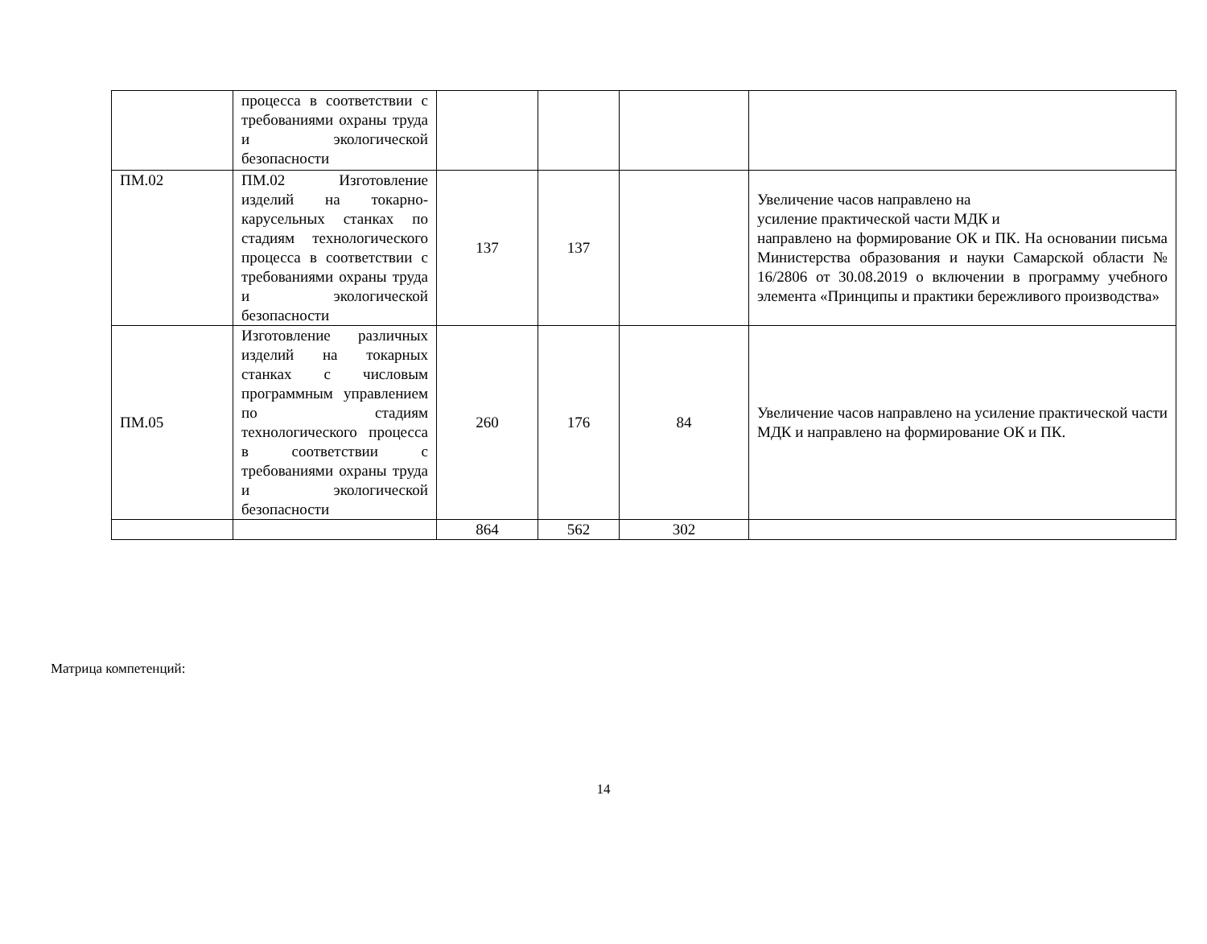| | процесса в соответствии с требованиями охраны труда и экологической безопасности | | | | |
| ПМ.02 | ПМ.02 Изготовление изделий на токарно-карусельных станках по стадиям технологического процесса в соответствии с требованиями охраны труда и экологической безопасности | 137 | 137 | | Увеличение часов направлено на усиление практической части МДК и направлено на формирование ОК и ПК. На основании письма Министерства образования и науки Самарской области № 16/2806 от 30.08.2019 о включении в программу учебного элемента «Принципы и практики бережливого производства» |
| ПМ.05 | Изготовление различных изделий на токарных станках с числовым программным управлением по стадиям технологического процесса в соответствии с требованиями охраны труда и экологической безопасности | 260 | 176 | 84 | Увеличение часов направлено на усиление практической части МДК и направлено на формирование ОК и ПК. |
| | | 864 | 562 | 302 | |
Матрица компетенций:
14